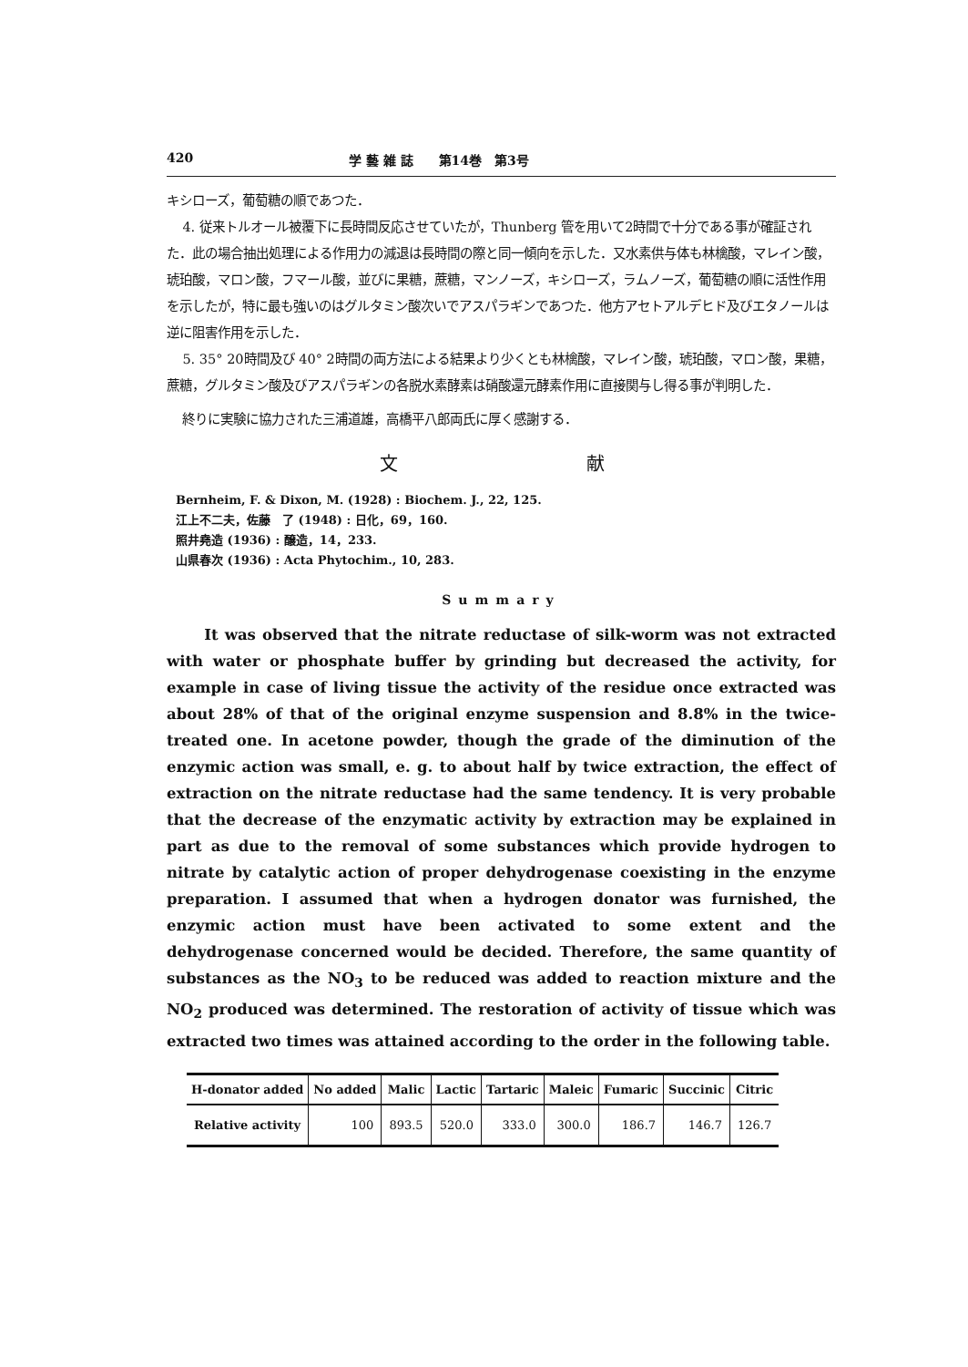420 学 藝 雑 誌　　第14巻　第3号
キシローズ，葡萄糖の順であつた．
4. 従来トルオール被覆下に長時間反応させていたが，Thunberg 管を用いて2時間で十分である事が確証された．此の場合抽出処理による作用力の減退は長時間の際と同一傾向を示した．又水素供与体も林檎酸，マレイン酸，琥珀酸，マロン酸，フマール酸，並びに果糖，蔗糖，マンノーズ，キシローズ，ラムノーズ，葡萄糖の順に活性作用を示したが，特に最も強いのはグルタミン酸次いでアスパラギンであつた．他方アセトアルデヒド及びエタノールは逆に阻害作用を示した．
5. 35° 20時間及び 40° 2時間の両方法による結果より少くとも林檎酸，マレイン酸，琥珀酸，マロン酸，果糖，蔗糖，グルタミン酸及びアスパラギンの各脱水素酵素は硝酸還元酵素作用に直接関与し得る事が判明した．
終りに実験に協力された三浦道雄，高橋平八郎両氏に厚く感謝する．
文 献
Bernheim, F. & Dixon, M. (1928) : Biochem. J., 22, 125.
江上不二夫，佐藤　了 (1948) : 日化，69，160.
照井堯造 (1936) : 醸造，14，233.
山県春次 (1936) : Acta Phytochim., 10, 283.
Summary
It was observed that the nitrate reductase of silk-worm was not extracted with water or phosphate buffer by grinding but decreased the activity, for example in case of living tissue the activity of the residue once extracted was about 28% of that of the original enzyme suspension and 8.8% in the twice-treated one. In acetone powder, though the grade of the diminution of the enzymic action was small, e. g. to about half by twice extraction, the effect of extraction on the nitrate reductase had the same tendency. It is very probable that the decrease of the enzymatic activity by extraction may be explained in part as due to the removal of some substances which provide hydrogen to nitrate by catalytic action of proper dehydrogenase coexisting in the enzyme preparation. I assumed that when a hydrogen donator was furnished, the enzymic action must have been activated to some extent and the dehydrogenase concerned would be decided. Therefore, the same quantity of substances as the NO<sub>3</sub> to be reduced was added to reaction mixture and the NO<sub>2</sub> produced was determined. The restoration of activity of tissue which was extracted two times was attained according to the order in the following table.
| H-donator added | No added | Malic | Lactic | Tartaric | Maleic | Fumaric | Succinic | Citric |
| --- | --- | --- | --- | --- | --- | --- | --- | --- |
| Relative activity | 100 | 893.5 | 520.0 | 333.0 | 300.0 | 186.7 | 146.7 | 126.7 |